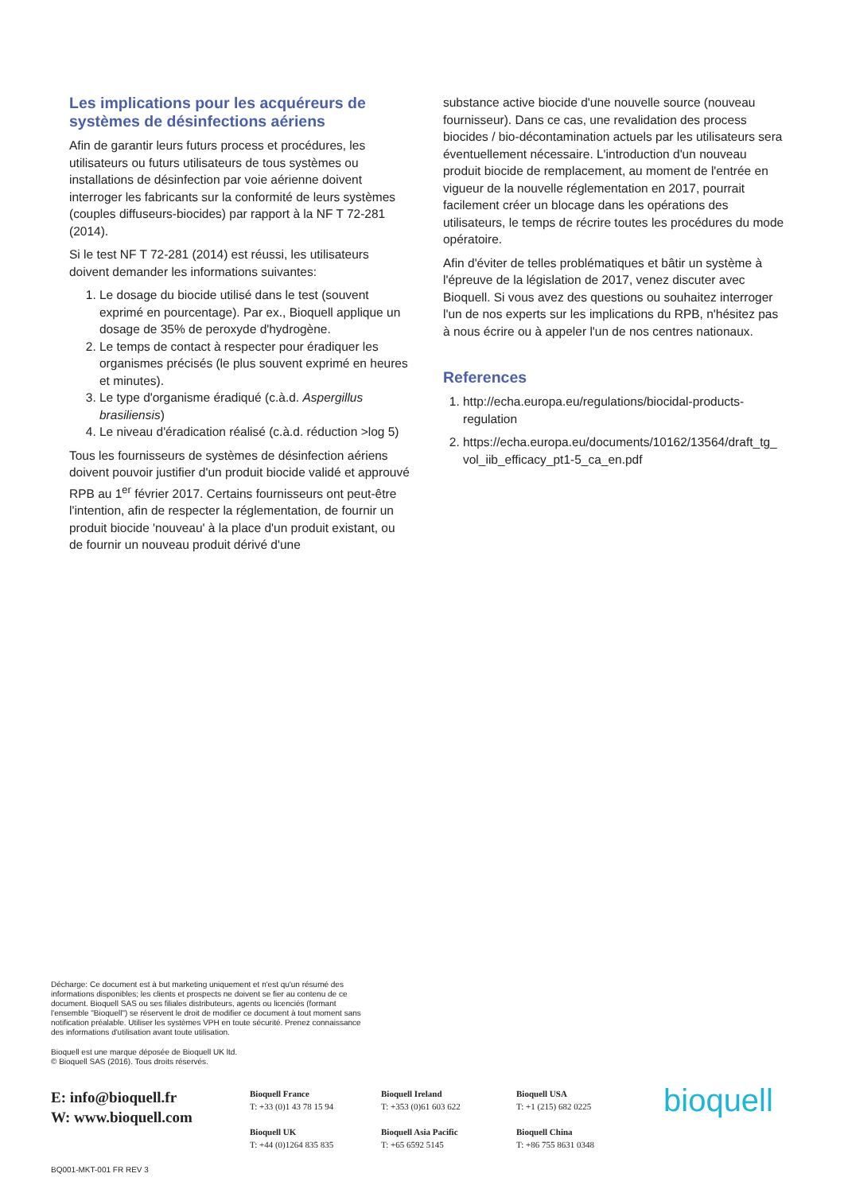Les implications pour les acquéreurs de systèmes de désinfections aériens
Afin de garantir leurs futurs process et procédures, les utilisateurs ou futurs utilisateurs de tous systèmes ou installations de désinfection par voie aérienne doivent interroger les fabricants sur la conformité de leurs systèmes (couples diffuseurs-biocides) par rapport à la NF T 72-281 (2014).
Si le test NF T 72-281 (2014) est réussi, les utilisateurs doivent demander les informations suivantes:
1. Le dosage du biocide utilisé dans le test (souvent exprimé en pourcentage). Par ex., Bioquell applique un dosage de 35% de peroxyde d'hydrogène.
2. Le temps de contact à respecter pour éradiquer les organismes précisés (le plus souvent exprimé en heures et minutes).
3. Le type d'organisme éradiqué (c.à.d. Aspergillus brasiliensis)
4. Le niveau d'éradication réalisé (c.à.d. réduction >log 5)
Tous les fournisseurs de systèmes de désinfection aériens doivent pouvoir justifier d'un produit biocide validé et approuvé RPB au 1<sup>er</sup> février 2017. Certains fournisseurs ont peut-être l'intention, afin de respecter la réglementation, de fournir un produit biocide 'nouveau' à la place d'un produit existant, ou de fournir un nouveau produit dérivé d'une
substance active biocide d'une nouvelle source (nouveau fournisseur). Dans ce cas, une revalidation des process biocides / bio-décontamination actuels par les utilisateurs sera éventuellement nécessaire. L'introduction d'un nouveau produit biocide de remplacement, au moment de l'entrée en vigueur de la nouvelle réglementation en 2017, pourrait facilement créer un blocage dans les opérations des utilisateurs, le temps de récrire toutes les procédures du mode opératoire.
Afin d'éviter de telles problématiques et bâtir un système à l'épreuve de la législation de 2017, venez discuter avec Bioquell. Si vous avez des questions ou souhaitez interroger l'un de nos experts sur les implications du RPB, n'hésitez pas à nous écrire ou à appeler l'un de nos centres nationaux.
References
1. http://echa.europa.eu/regulations/biocidal-products-regulation
2. https://echa.europa.eu/documents/10162/13564/draft_tg_ vol_iib_efficacy_pt1-5_ca_en.pdf
Décharge: Ce document est à but marketing uniquement et n'est qu'un résumé des informations disponibles; les clients et prospects ne doivent se fier au contenu de ce document. Bioquell SAS ou ses filiales distributeurs, agents ou licenciés (formant l'ensemble "Bioquell") se réservent le droit de modifier ce document à tout moment sans notification préalable. Utiliser les systèmes VPH en toute sécurité. Prenez connaissance des informations d'utilisation avant toute utilisation.
Bioquell est une marque déposée de Bioquell UK ltd.
© Bioquell SAS (2016). Tous droits réservés.
E: info@bioquell.fr
W: www.bioquell.com
Bioquell France
T: +33 (0)1 43 78 15 94
Bioquell UK
T: +44 (0)1264 835 835
Bioquell Ireland
T: +353 (0)61 603 622
Bioquell Asia Pacific
T: +65 6592 5145
Bioquell USA
T: +1 (215) 682 0225
Bioquell China
T: +86 755 8631 0348
bioquell
BQ001-MKT-001 FR REV 3